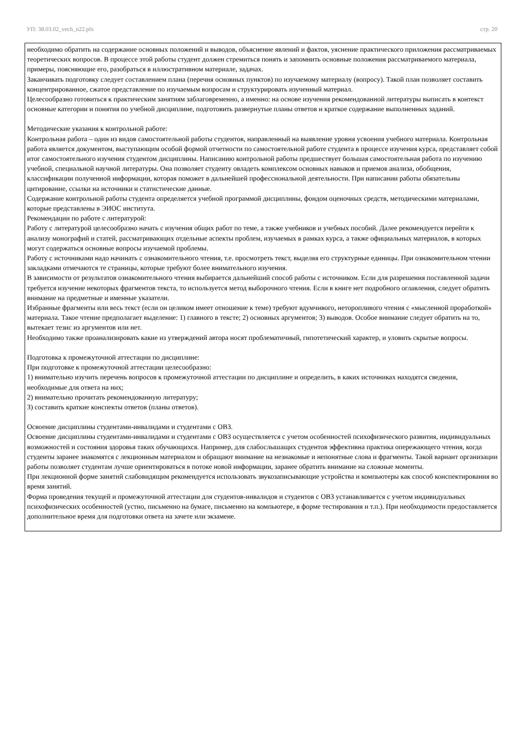УП: 38.03.02_vech_n22.plx стр. 20
необходимо обратить на содержание основных положений и выводов, объяснение явлений и фактов, уяснение практического приложения рассматриваемых теоретических вопросов. В процессе этой работы студент должен стремиться понять и запомнить основные положения рассматриваемого материала, примеры, поясняющие его, разобраться в иллюстративном материале, задачах.
Заканчивать подготовку следует составлением плана (перечня основных пунктов) по изучаемому материалу (вопросу). Такой план позволяет составить концентрированное, сжатое представление по изучаемым вопросам и структурировать изученный материал.
Целесообразно готовиться к практическим занятиям заблаговременно, а именно: на основе изучения рекомендованной литературы выписать в контекст основные категории и понятия по учебной дисциплине, подготовить развернутые планы ответов и краткое содержание выполненных заданий.
Методические указания к контрольной работе:
Контрольная работа – один из видов самостоятельной работы студентов, направленный на выявление уровня усвоения учебного материала. Контрольная работа является документом, выступающим особой формой отчетности по самостоятельной работе студента в процессе изучения курса, представляет собой итог самостоятельного изучения студентом дисциплины. Написанию контрольной работы предшествует большая самостоятельная работа по изучению учебной, специальной научной литературы. Она позволяет студенту овладеть комплексом основных навыков и приемов анализа, обобщения, классификации полученной информации, которая поможет в дальнейшей профессиональной деятельности. При написании работы обязательны цитирование, ссылки на источники и статистические данные.
Содержание контрольной работы студента определяется учебной программой дисциплины, фондом оценочных средств, методическими материалами, которые представлены в ЭИОС института.
Рекомендации по работе с литературой:
Работу с литературой целесообразно начать с изучения общих работ по теме, а также учебников и учебных пособий. Далее рекомендуется перейти к анализу монографий и статей, рассматривающих отдельные аспекты проблем, изучаемых в рамках курса, а также официальных материалов, в которых могут содержаться основные вопросы изучаемой проблемы.
Работу с источниками надо начинать с ознакомительного чтения, т.е. просмотреть текст, выделяя его структурные единицы. При ознакомительном чтении закладками отмечаются те страницы, которые требуют более внимательного изучения.
В зависимости от результатов ознакомительного чтения выбирается дальнейший способ работы с источником. Если для разрешения поставленной задачи требуется изучение некоторых фрагментов текста, то используется метод выборочного чтения. Если в книге нет подробного оглавления, следует обратить внимание на предметные и именные указатели.
Избранные фрагменты или весь текст (если он целиком имеет отношение к теме) требуют вдумчивого, неторопливого чтения с «мысленной проработкой» материала. Такое чтение предполагает выделение: 1) главного в тексте; 2) основных аргументов; 3) выводов. Особое внимание следует обратить на то, вытекает тезис из аргументов или нет.
Необходимо также проанализировать какие из утверждений автора носят проблематичный, гипотетический характер, и уловить скрытые вопросы.
Подготовка к промежуточной аттестации по дисциплине:
При подготовке к промежуточной аттестации целесообразно:
1) внимательно изучить перечень вопросов к промежуточной аттестации по дисциплине и определить, в каких источниках находятся сведения, необходимые для ответа на них;
2) внимательно прочитать рекомендованную литературу;
3) составить краткие конспекты ответов (планы ответов).
Освоение дисциплины студентами-инвалидами и студентами с ОВЗ.
Освоение дисциплины студентами-инвалидами и студентами с ОВЗ осуществляется с учетом особенностей психофизического развития, индивидуальных возможностей и состояния здоровья таких обучающихся. Например, для слабослышащих студентов эффективна практика опережающего чтения, когда студенты заранее знакомятся с лекционным материалом и обращают внимание на незнакомые и непонятные слова и фрагменты. Такой вариант организации работы позволяет студентам лучше ориентироваться в потоке новой информации, заранее обратить внимание на сложные моменты.
При лекционной форме занятий слабовидящим рекомендуется использовать звукозаписывающие устройства и компьютеры как способ конспектирования во время занятий.
Форма проведения текущей и промежуточной аттестации для студентов-инвалидов и студентов с ОВЗ устанавливается с учетом индивидуальных психофизических особенностей (устно, письменно на бумаге, письменно на компьютере, в форме тестирования и т.п.). При необходимости предоставляется дополнительное время для подготовки ответа на зачете или экзамене.